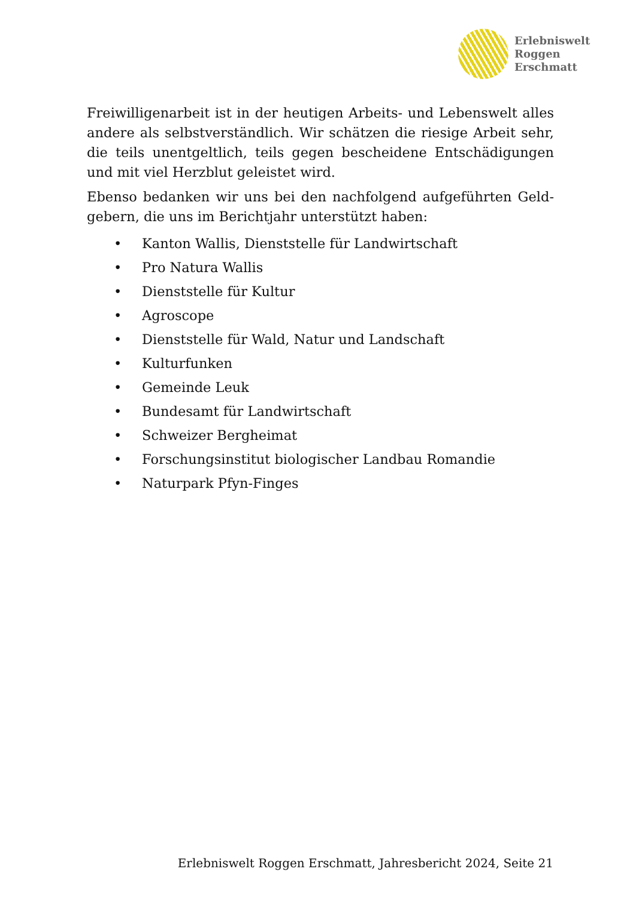Erlebniswelt
Roggen
Erschmatt
Freiwilligenarbeit ist in der heutigen Arbeits- und Lebenswelt alles andere als selbstverständlich. Wir schätzen die riesige Arbeit sehr, die teils unentgeltlich, teils gegen bescheidene Entschädigungen und mit viel Herzblut geleistet wird.
Ebenso bedanken wir uns bei den nachfolgend aufgeführten Geld-gebern, die uns im Berichtjahr unterstützt haben:
• Kanton Wallis, Dienststelle für Landwirtschaft
• Pro Natura Wallis
• Dienststelle für Kultur
• Agroscope
• Dienststelle für Wald, Natur und Landschaft
• Kulturfunken
• Gemeinde Leuk
• Bundesamt für Landwirtschaft
• Schweizer Bergheimat
• Forschungsinstitut biologischer Landbau Romandie
• Naturpark Pfyn-Finges
Erlebniswelt Roggen Erschmatt, Jahresbericht 2024, Seite 21